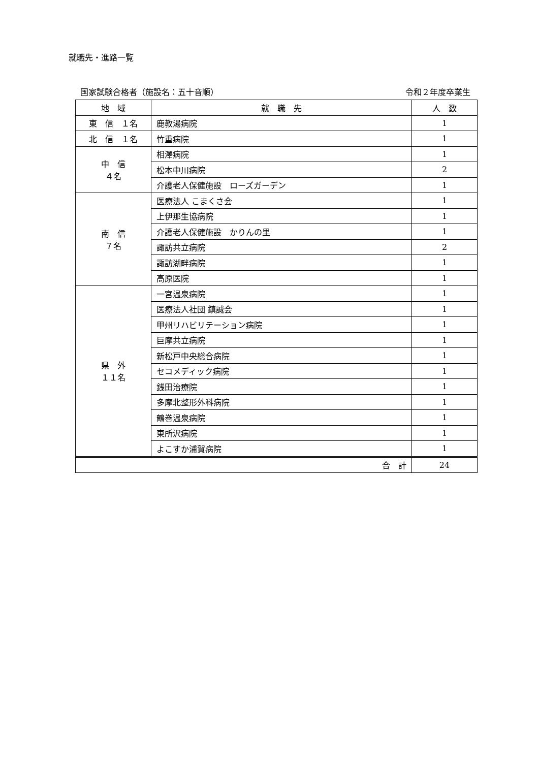就職先・進路一覧
国家試験合格者（施設名：五十音順） 令和２年度卒業生
| 地 域 | 就 職 先 | 人 数 |
| --- | --- | --- |
| 東 信 １名 | 鹿教湯病院 | 1 |
| 北 信 １名 | 竹重病院 | 1 |
| 中 信 ４名 | 相澤病院 | 1 |
| | 松本中川病院 | 2 |
| | 介護老人保健施設 ローズガーデン | 1 |
| 南 信 ７名 | 医療法人 こまくさ会 | 1 |
| | 上伊那生協病院 | 1 |
| | 介護老人保健施設 かりんの里 | 1 |
| | 諏訪共立病院 | 2 |
| | 諏訪湖畔病院 | 1 |
| | 高原医院 | 1 |
| 県 外 １１名 | 一宮温泉病院 | 1 |
| | 医療法人社団 鎮誠会 | 1 |
| | 甲州リハビリテーション病院 | 1 |
| | 巨摩共立病院 | 1 |
| | 新松戸中央総合病院 | 1 |
| | セコメディック病院 | 1 |
| | 銭田治療院 | 1 |
| | 多摩北整形外科病院 | 1 |
| | 鶴巻温泉病院 | 1 |
| | 東所沢病院 | 1 |
| | よこすか浦賀病院 | 1 |
| 合 計 | | 24 |